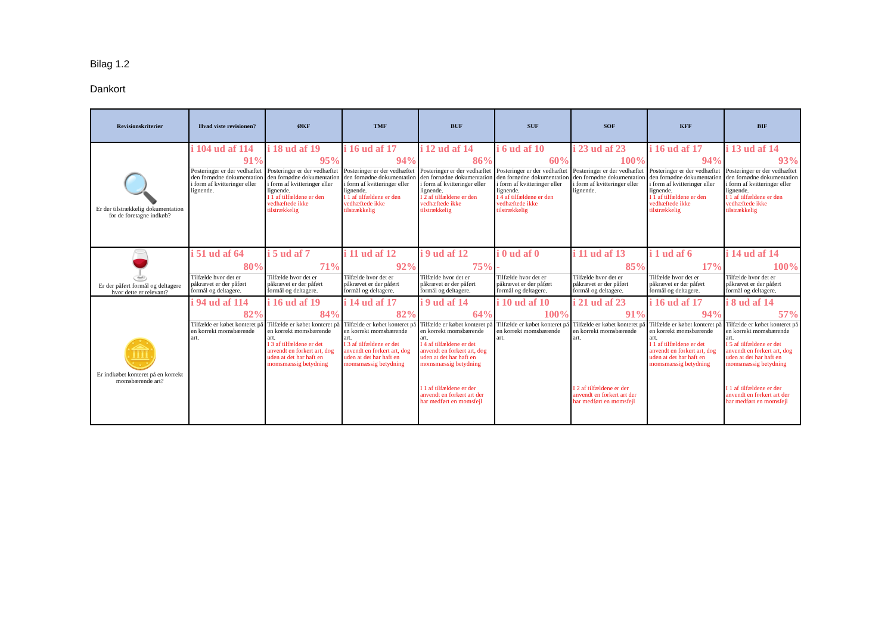Bilag 1.2
Dankort
| Revisionskriterier | Hvad viste revisionen? | ØKF | TMF | BUF | SUF | SOF | KFF | BIF |
| --- | --- | --- | --- | --- | --- | --- | --- | --- |
| 🔍 Er der tilstrækkelig dokumentation for de foretagne indkøb? | i 104 ud af 114 | i 18 ud af 19 | i 16 ud af 17 | i 12 ud af 14 | i 6 ud af 10 | i 23 ud af 23 | i 16 ud af 17 | i 13 ud af 14 |
| | 91% | 95% | 94% | 86% | 60% | 100% | 94% | 93% |
| | Posteringer er der vedhæftet den fornødne dokumentation i form af kvitteringer eller lignende. | Posteringer er der vedhæftet den fornødne dokumentation i form af kvitteringer eller lignende. | Posteringer er der vedhæftet den fornødne dokumentation i form af kvitteringer eller lignende. | Posteringer er der vedhæftet den fornødne dokumentation i form af kvitteringer eller lignende. | Posteringer er der vedhæftet den fornødne dokumentation i form af kvitteringer eller lignende. | Posteringer er der vedhæftet den fornødne dokumentation i form af kvitteringer eller lignende. | Posteringer er der vedhæftet den fornødne dokumentation i form af kvitteringer eller lignende. | Posteringer er der vedhæftet den fornødne dokumentation i form af kvitteringer eller lignende. |
| | | I 1 af tilfældene er den vedhæftede ikke tilstrækkelig | I 1 af tilfældene er den vedhæftede ikke tilstrækkelig | I 2 af tilfældene er den vedhæftede ikke tilstrækkelig | I 4 af tilfældene er den vedhæftede ikke tilstrækkelig | | I 1 af tilfældene er den vedhæftede ikke tilstrækkelig | I 1 af tilfældene er den vedhæftede ikke tilstrækkelig |
| 🍷 Er der påført formål og deltagere hvor dette er relevant? | i 51 ud af 64 | i 5 ud af 7 | i 11 ud af 12 | i 9 ud af 12 | i 0 ud af 0 | i 11 ud af 13 | i 1 ud af 6 | i 14 ud af 14 |
| | 80% | 71% | 92% | 75% | - | 85% | 17% | 100% |
| | Tilfælde hvor det er påkrævet er der påført formål og deltagere. | Tilfælde hvor det er påkrævet er der påført formål og deltagere. | Tilfælde hvor det er påkrævet er der påført formål og deltagere. | Tilfælde hvor det er påkrævet er der påført formål og deltagere. | Tilfælde hvor det er påkrævet er der påført formål og deltagere. | Tilfælde hvor det er påkrævet er der påført formål og deltagere. | Tilfælde hvor det er påkrævet er der påført formål og deltagere. | Tilfælde hvor det er påkrævet er der påført formål og deltagere. |
| 🪙 Er indkøbet konteret på en korrekt momsbærende art? | i 94 ud af 114 | i 16 ud af 19 | i 14 ud af 17 | i 9 ud af 14 | i 10 ud af 10 | i 21 ud af 23 | i 16 ud af 17 | i 8 ud af 14 |
| | 82% | 84% | 82% | 64% | 100% | 91% | 94% | 57% |
| | Tilfælde er købet konteret på en korrekt momsbærende art. | Tilfælde er købet konteret på en korrekt momsbærende art. | Tilfælde er købet konteret på en korrekt momsbærende art. | Tilfælde er købet konteret på en korrekt momsbærende art. | Tilfælde er købet konteret på en korrekt momsbærende art. | Tilfælde er købet konteret på en korrekt momsbærende art. | Tilfælde er købet konteret på en korrekt momsbærende art. | Tilfælde er købet konteret på en korrekt momsbærende art. |
| | | I 3 af tilfældene er det anvendt en forkert art, dog uden at det har haft en momsmæssig betydning | I 3 af tilfældene er det anvendt en forkert art, dog uden at det har haft en momsmæssig betydning | I 4 af tilfældene er det anvendt en forkert art, dog uden at det har haft en momsmæssig betydning | | | I 1 af tilfældene er det anvendt en forkert art, dog uden at det har haft en momsmæssig betydning | I 5 af tilfældene er det anvendt en forkert art, dog uden at det har haft en momsmæssig betydning |
| | | | | I 1 af tilfældene er der anvendt en forkert art der har medført en momsfejl | | I 2 af tilfældene er der anvendt en forkert art der har medført en momsfejl | | I 1 af tilfældene er der anvendt en forkert art der har medført en momsfejl |